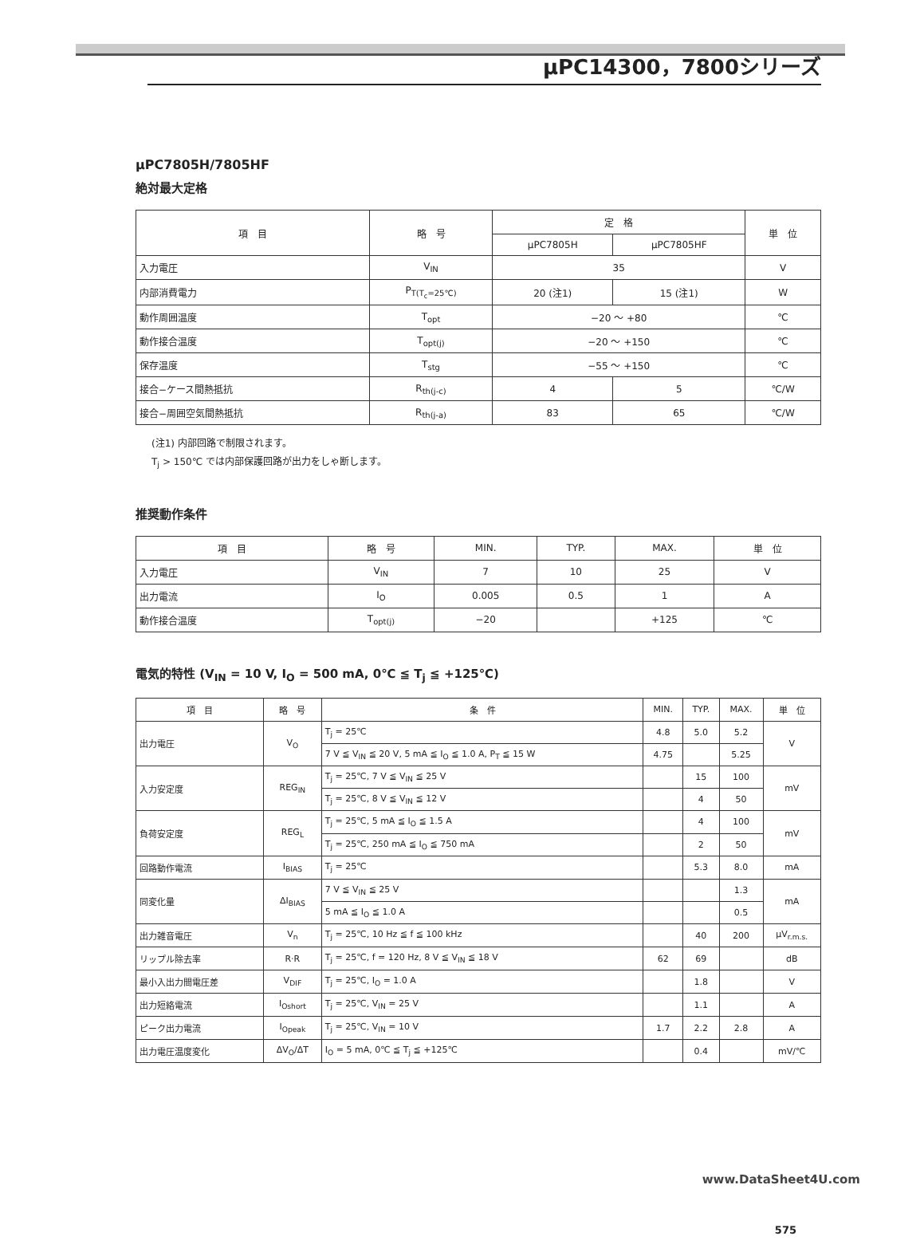μPC14300，7800シリーズ
μPC7805H/7805HF
絶対最大定格
| 項 目 | 略 号 | 定 格 | | 単 位 |
| --- | --- | --- | --- | --- |
| | | μPC7805H | μPC7805HF | |
| 入力電圧 | V<sub>IN</sub> | 35 | | V |
| 内部消費電力 | P<sub>T(T<sub>c</sub>=25℃)</sub> | 20 (注1) | 15 (注1) | W |
| 動作周囲温度 | T<sub>opt</sub> | −20 〜 +80 | | ℃ |
| 動作接合温度 | T<sub>opt(j)</sub> | −20 〜 +150 | | ℃ |
| 保存温度 | T<sub>stg</sub> | −55 〜 +150 | | ℃ |
| 接合−ケース間熱抵抗 | R<sub>th(j-c)</sub> | 4 | 5 | ℃/W |
| 接合−周囲空気間熱抵抗 | R<sub>th(j-a)</sub> | 83 | 65 | ℃/W |
(注1) 内部回路で制限されます。
T<sub>j</sub> > 150℃ では内部保護回路が出力をしゃ断します。
推奨動作条件
| 項 目 | 略 号 | MIN. | TYP. | MAX. | 単 位 |
| --- | --- | --- | --- | --- | --- |
| 入力電圧 | V<sub>IN</sub> | 7 | 10 | 25 | V |
| 出力電流 | I<sub>O</sub> | 0.005 | 0.5 | 1 | A |
| 動作接合温度 | T<sub>opt(j)</sub> | −20 | | +125 | ℃ |
電気的特性 (V<sub>IN</sub> = 10 V, I<sub>O</sub> = 500 mA, 0℃ ≦ T<sub>j</sub> ≦ +125℃)
| 項 目 | 略 号 | 条 件 | MIN. | TYP. | MAX. | 単 位 |
| --- | --- | --- | --- | --- | --- | --- |
| 出力電圧 | V<sub>O</sub> | T<sub>j</sub> = 25℃ | 4.8 | 5.0 | 5.2 | V |
| | | 7 V ≦ V<sub>IN</sub> ≦ 20 V, 5 mA ≦ I<sub>O</sub> ≦ 1.0 A, P<sub>T</sub> ≦ 15 W | 4.75 | | 5.25 | |
| 入力安定度 | REG<sub>IN</sub> | T<sub>j</sub> = 25℃, 7 V ≦ V<sub>IN</sub> ≦ 25 V | | 15 | 100 | mV |
| | | T<sub>j</sub> = 25℃, 8 V ≦ V<sub>IN</sub> ≦ 12 V | | 4 | 50 | |
| 負荷安定度 | REG<sub>L</sub> | T<sub>j</sub> = 25℃, 5 mA ≦ I<sub>O</sub> ≦ 1.5 A | | 4 | 100 | mV |
| | | T<sub>j</sub> = 25℃, 250 mA ≦ I<sub>O</sub> ≦ 750 mA | | 2 | 50 | |
| 回路動作電流 | I<sub>BIAS</sub> | T<sub>j</sub> = 25℃ | | 5.3 | 8.0 | mA |
| 同変化量 | ΔI<sub>BIAS</sub> | 7 V ≦ V<sub>IN</sub> ≦ 25 V | | | 1.3 | mA |
| | | 5 mA ≦ I<sub>O</sub> ≦ 1.0 A | | | 0.5 | |
| 出力雑音電圧 | V<sub>n</sub> | T<sub>j</sub> = 25℃, 10 Hz ≦ f ≦ 100 kHz | | 40 | 200 | μV<sub>r.m.s.</sub> |
| リップル除去率 | R·R | T<sub>j</sub> = 25℃, f = 120 Hz, 8 V ≦ V<sub>IN</sub> ≦ 18 V | 62 | 69 | | dB |
| 最小入出力間電圧差 | V<sub>DIF</sub> | T<sub>j</sub> = 25℃, I<sub>O</sub> = 1.0 A | | 1.8 | | V |
| 出力短絡電流 | I<sub>Oshort</sub> | T<sub>j</sub> = 25℃, V<sub>IN</sub> = 25 V | | 1.1 | | A |
| ピーク出力電流 | I<sub>Opeak</sub> | T<sub>j</sub> = 25℃, V<sub>IN</sub> = 10 V | 1.7 | 2.2 | 2.8 | A |
| 出力電圧温度変化 | ΔV<sub>O</sub>/ΔT | I<sub>O</sub> = 5 mA, 0℃ ≦ T<sub>j</sub> ≦ +125℃ | | 0.4 | | mV/℃ |
www.DataSheet4U.com
575